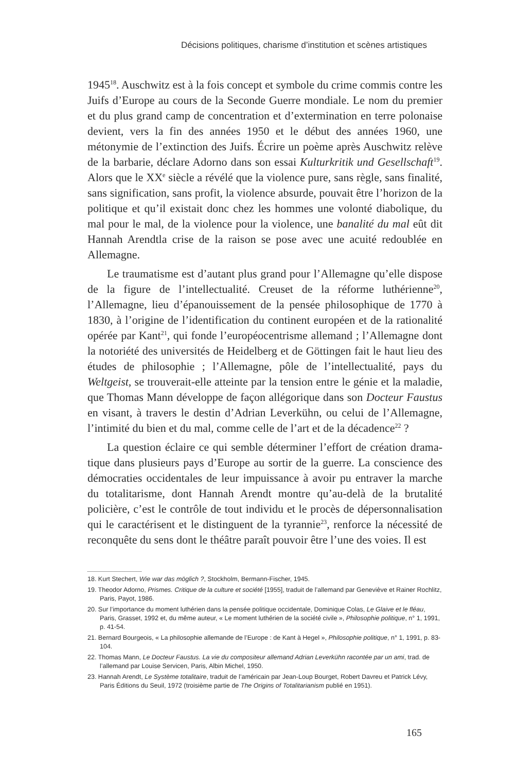Décisions politiques, charisme d’institution et scènes artistiques
1945<sup>18</sup>. Auschwitz est à la fois concept et symbole du crime commis contre les Juifs d’Europe au cours de la Seconde Guerre mondiale. Le nom du premier et du plus grand camp de concentration et d’extermination en terre polonaise devient, vers la fin des années 1950 et le début des années 1960, une métonymie de l’extinction des Juifs. Écrire un poème après Auschwitz relève de la barbarie, déclare Adorno dans son essai Kulturkritik und Gesell­schaft<sup>19</sup>. Alors que le XX<sup>e</sup> siècle a révélé que la violence pure, sans règle, sans finalité, sans signification, sans profit, la violence absurde, pouvait être l’horizon de la politique et qu’il existait donc chez les hommes une volonté diabolique, du mal pour le mal, de la violence pour la violence, une banalité du mal eût dit Hannah Arendtla crise de la raison se pose avec une acuité redoublée en Allemagne.
Le traumatisme est d’autant plus grand pour l’Allemagne qu’elle dis­pose de la figure de l’intellectualité. Creuset de la réforme luthérienne<sup>20</sup>, l’Allemagne, lieu d’épanouissement de la pensée philosophique de 1770 à 1830, à l’origine de l’identification du continent européen et de la rationa­lité opérée par Kant<sup>21</sup>, qui fonde l’européocentrisme allemand ; l’Allemagne dont la notoriété des universités de Heidelberg et de Göttingen fait le haut lieu des études de philosophie ; l’Allemagne, pôle de l’intellectualité, pays du Weltgeist, se trouverait-elle atteinte par la tension entre le génie et la maladie, que Thomas Mann développe de façon allégorique dans son Docteur Faustus en visant, à travers le destin d’Adrian Leverkühn, ou celui de l’Allemagne, l’intimité du bien et du mal, comme celle de l’art et de la décadence<sup>22</sup> ?
La question éclaire ce qui semble déterminer l’effort de création drama­tique dans plusieurs pays d’Europe au sortir de la guerre. La conscience des démocraties occidentales de leur impuissance à avoir pu entraver la marche du totalitarisme, dont Hannah Arendt montre qu’au-delà de la brutalité policière, c’est le contrôle de tout individu et le procès de dépersonnalisation qui le caractérisent et le distinguent de la tyrannie<sup>23</sup>, renforce la nécessité de reconquête du sens dont le théâtre paraît pouvoir être l’une des voies. Il est
18. Kurt Stechert, Wie war das möglich ?, Stockholm, Bermann-Fischer, 1945.
19. Theodor Adorno, Prismes. Critique de la culture et société [1955], traduit de l’allemand par Geneviève et Rainer Rochlitz, Paris, Payot, 1986.
20. Sur l’importance du moment luthérien dans la pensée politique occidentale, Dominique Colas, Le Glaive et le fléau, Paris, Grasset, 1992 et, du même auteur, « Le moment luthérien de la société civile », Philosophie politique, n° 1, 1991, p. 41-54.
21. Bernard Bourgeois, « La philosophie allemande de l’Europe : de Kant à Hegel », Philosophie politique, n° 1, 1991, p. 83-104.
22. Thomas Mann, Le Docteur Faustus. La vie du compositeur allemand Adrian Leverkühn racontée par un ami, trad. de l’allemand par Louise Servicen, Paris, Albin Michel, 1950.
23. Hannah Arendt, Le Système totalitaire, traduit de l’américain par Jean-Loup Bourget, Robert Davreu et Patrick Lévy, Paris Éditions du Seuil, 1972 (troisième partie de The Origins of Totalitarianism publié en 1951).
165